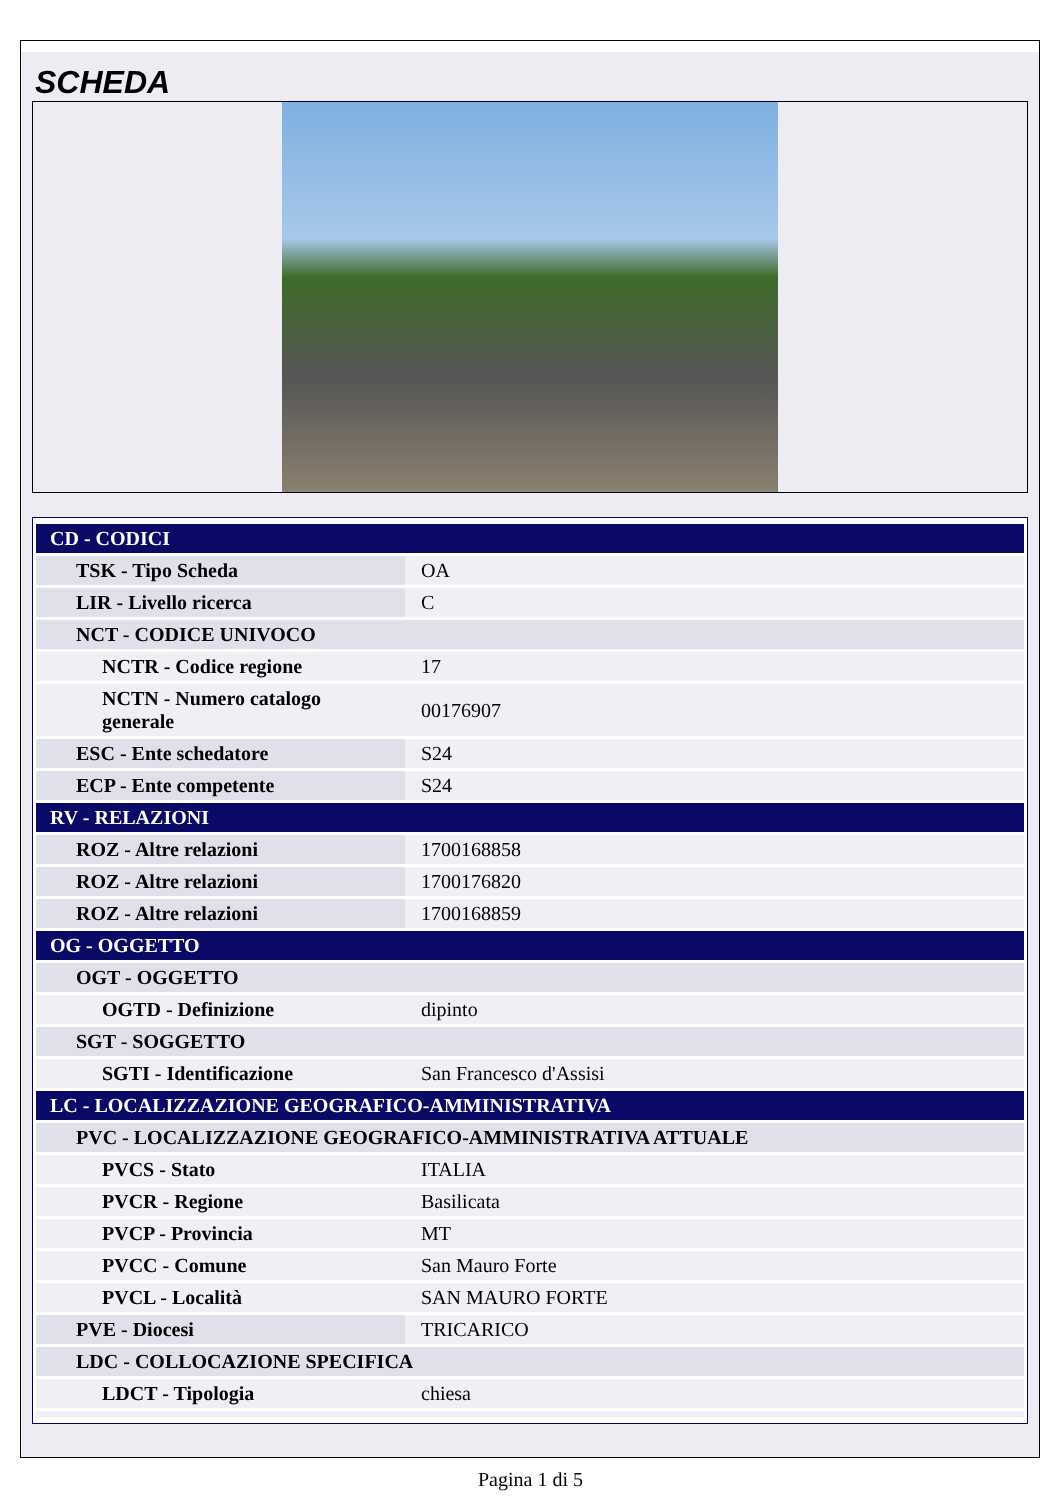SCHEDA
| CD - CODICI | |
| TSK - Tipo Scheda | OA |
| LIR - Livello ricerca | C |
| NCT - CODICE UNIVOCO | |
| NCTR - Codice regione | 17 |
| NCTN - Numero catalogo generale | 00176907 |
| ESC - Ente schedatore | S24 |
| ECP - Ente competente | S24 |
| RV - RELAZIONI | |
| ROZ - Altre relazioni | 1700168858 |
| ROZ - Altre relazioni | 1700176820 |
| ROZ - Altre relazioni | 1700168859 |
| OG - OGGETTO | |
| OGT - OGGETTO | |
| OGTD - Definizione | dipinto |
| SGT - SOGGETTO | |
| SGTI - Identificazione | San Francesco d'Assisi |
| LC - LOCALIZZAZIONE GEOGRAFICO-AMMINISTRATIVA | |
| PVC - LOCALIZZAZIONE GEOGRAFICO-AMMINISTRATIVA ATTUALE | |
| PVCS - Stato | ITALIA |
| PVCR - Regione | Basilicata |
| PVCP - Provincia | MT |
| PVCC - Comune | San Mauro Forte |
| PVCL - Località | SAN MAURO FORTE |
| PVE - Diocesi | TRICARICO |
| LDC - COLLOCAZIONE SPECIFICA | |
| LDCT - Tipologia | chiesa |
Pagina 1 di 5